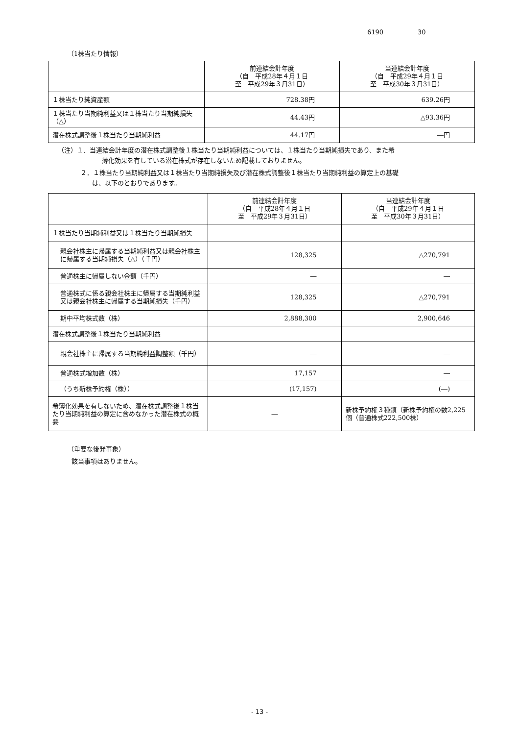6190 30
（1株当たり情報）
| | 前連結会計年度 （自 平成28年４月１日 至 平成29年３月31日） | 当連結会計年度 （自 平成29年４月１日 至 平成30年３月31日） |
| --- | --- | --- |
| １株当たり純資産額 | 728.38円 | 639.26円 |
| １株当たり当期純利益又は１株当たり当期純損失（△） | 44.43円 | △93.36円 |
| 潜在株式調整後１株当たり当期純利益 | 44.17円 | ―円 |
（注）１．当連結会計年度の潜在株式調整後１株当たり当期純利益については、１株当たり当期純損失であり、また希
薄化効果を有している潜在株式が存在しないため記載しておりません。
２．１株当たり当期純利益又は１株当たり当期純損失及び潜在株式調整後１株当たり当期純利益の算定上の基礎
は、以下のとおりであります。
| | 前連結会計年度 （自 平成28年４月１日 至 平成29年３月31日） | 当連結会計年度 （自 平成29年４月１日 至 平成30年３月31日） |
| --- | --- | --- |
| １株当たり当期純利益又は１株当たり当期純損失 | | |
| 親会社株主に帰属する当期純利益又は親会社株主に帰属する当期純損失（△）（千円） | 128,325 | △270,791 |
| 普通株主に帰属しない金額（千円） | ― | ― |
| 普通株式に係る親会社株主に帰属する当期純利益又は親会社株主に帰属する当期純損失（千円） | 128,325 | △270,791 |
| 期中平均株式数（株） | 2,888,300 | 2,900,646 |
| 潜在株式調整後１株当たり当期純利益 | | |
| 親会社株主に帰属する当期純利益調整額（千円） | ― | ― |
| 普通株式増加数（株） | 17,157 | ― |
| （うち新株予約権（株）） | (17,157) | (―) |
| 希薄化効果を有しないため、潜在株式調整後１株当たり当期純利益の算定に含めなかった潜在株式の概要 | ― | 新株予約権３種類（新株予約権の数2,225個（普通株式222,500株） |
（重要な後発事象）
該当事項はありません。
- 13 -